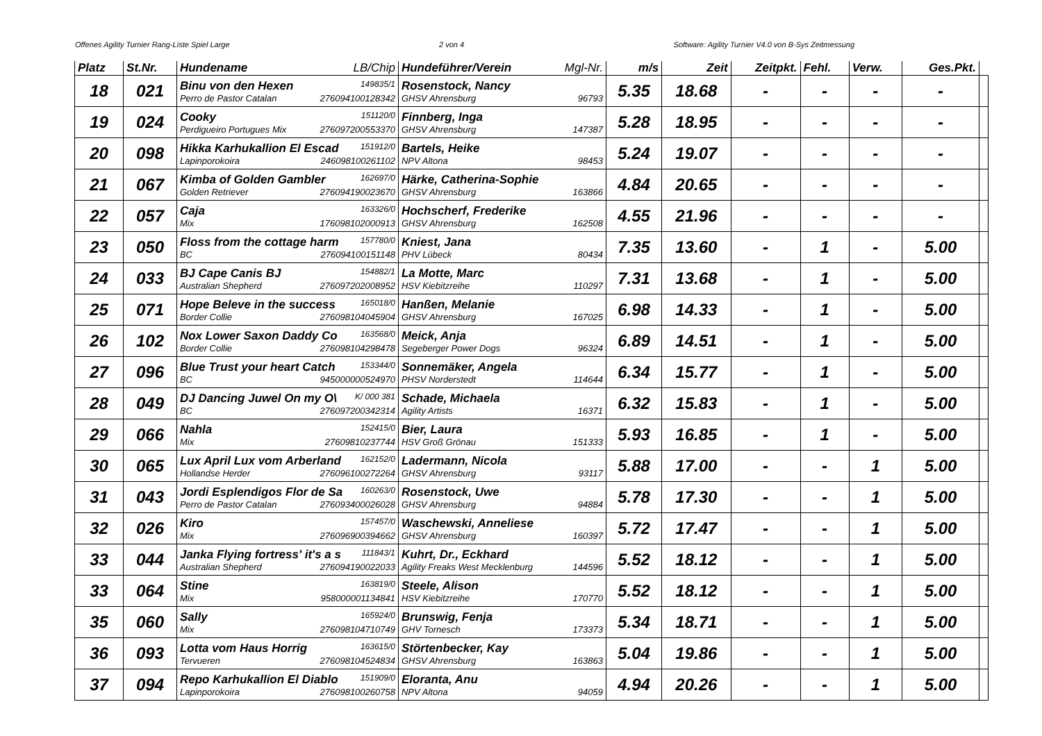Offenes Agility Turnier Rang-Liste Spiel Large 2 von 4 Software: Agility Turnier V4.0 von B-Sys Zeitmessung
| Platz | St.Nr. | Hundename LB/Chip | Hundeführer/Verein Mgl-Nr. | m/s | Zeit | Zeitpkt. | Fehl. | Verw. | Ges.Pkt. | |
| --- | --- | --- | --- | --- | --- | --- | --- | --- | --- | --- |
| 18 | 021 | Binu von den Hexen 149835/1 Perro de Pastor Catalan 276094100128342 | Rosenstock, Nancy GHSV Ahrensburg 96793 | 5.35 | 18.68 | - | - | - | - | |
| 19 | 024 | Cooky 151120/0 Perdigueiro Portugues Mix 276097200553370 | Finnberg, Inga GHSV Ahrensburg 147387 | 5.28 | 18.95 | - | - | - | - | |
| 20 | 098 | Hikka Karhukallion El Escad 151912/0 Lapinporokoira 246098100261102 | Bartels, Heike NPV Altona 98453 | 5.24 | 19.07 | - | - | - | - | |
| 21 | 067 | Kimba of Golden Gambler 162697/0 Golden Retriever 276094190023670 | Härke, Catherina-Sophie GHSV Ahrensburg 163866 | 4.84 | 20.65 | - | - | - | - | |
| 22 | 057 | Caja 163326/0 Mix 176098102000913 | Hochscherf, Frederike GHSV Ahrensburg 162508 | 4.55 | 21.96 | - | - | - | - | |
| 23 | 050 | Floss from the cottage harm 157780/0 BC 276094100151148 | Kniest, Jana PHV Lübeck 80434 | 7.35 | 13.60 | - | 1 | - | 5.00 | |
| 24 | 033 | BJ Cape Canis BJ 154882/1 Australian Shepherd 276097202008952 | La Motte, Marc HSV Kiebitzreihe 110297 | 7.31 | 13.68 | - | 1 | - | 5.00 | |
| 25 | 071 | Hope Beleve in the success 165018/0 Border Collie 276098104045904 | Hanßen, Melanie GHSV Ahrensburg 167025 | 6.98 | 14.33 | - | 1 | - | 5.00 | |
| 26 | 102 | Nox Lower Saxon Daddy Co 163568/0 Border Collie 276098104298478 | Meick, Anja Segeberger Power Dogs 96324 | 6.89 | 14.51 | - | 1 | - | 5.00 | |
| 27 | 096 | Blue Trust your heart Catch 153344/0 BC 945000000524970 | Sonnemäker, Angela PHSV Norderstedt 114644 | 6.34 | 15.77 | - | 1 | - | 5.00 | |
| 28 | 049 | DJ Dancing Juwel On my O\ K/ 000 381 BC 276097200342314 | Schade, Michaela Agility Artists 16371 | 6.32 | 15.83 | - | 1 | - | 5.00 | |
| 29 | 066 | Nahla 152415/0 Mix 27609810237744 | Bier, Laura HSV Groß Grönau 151333 | 5.93 | 16.85 | - | 1 | - | 5.00 | |
| 30 | 065 | Lux April Lux vom Arberland 162152/0 Hollandse Herder 276096100272264 | Ladermann, Nicola GHSV Ahrensburg 93117 | 5.88 | 17.00 | - | - | 1 | 5.00 | |
| 31 | 043 | Jordi Esplendigos Flor de Sa 160263/0 Perro de Pastor Catalan 276093400026028 | Rosenstock, Uwe GHSV Ahrensburg 94884 | 5.78 | 17.30 | - | - | 1 | 5.00 | |
| 32 | 026 | Kiro 157457/0 Mix 276096900394662 | Waschewski, Anneliese GHSV Ahrensburg 160397 | 5.72 | 17.47 | - | - | 1 | 5.00 | |
| 33 | 044 | Janka Flying fortress' it's a s 111843/1 Australian Shepherd 276094190022033 | Kuhrt, Dr., Eckhard Agility Freaks West Mecklenburg 144596 | 5.52 | 18.12 | - | - | 1 | 5.00 | |
| 33 | 064 | Stine 163819/0 Mix 958000001134841 | Steele, Alison HSV Kiebitzreihe 170770 | 5.52 | 18.12 | - | - | 1 | 5.00 | |
| 35 | 060 | Sally 165924/0 Mix 276098104710749 | Brunswig, Fenja GHV Tornesch 173373 | 5.34 | 18.71 | - | - | 1 | 5.00 | |
| 36 | 093 | Lotta vom Haus Horrig 163615/0 Tervueren 276098104524834 | Störtenbecker, Kay GHSV Ahrensburg 163863 | 5.04 | 19.86 | - | - | 1 | 5.00 | |
| 37 | 094 | Repo Karhukallion El Diablo 151909/0 Lapinporokoira 276098100260758 | Eloranta, Anu NPV Altona 94059 | 4.94 | 20.26 | - | - | 1 | 5.00 | |